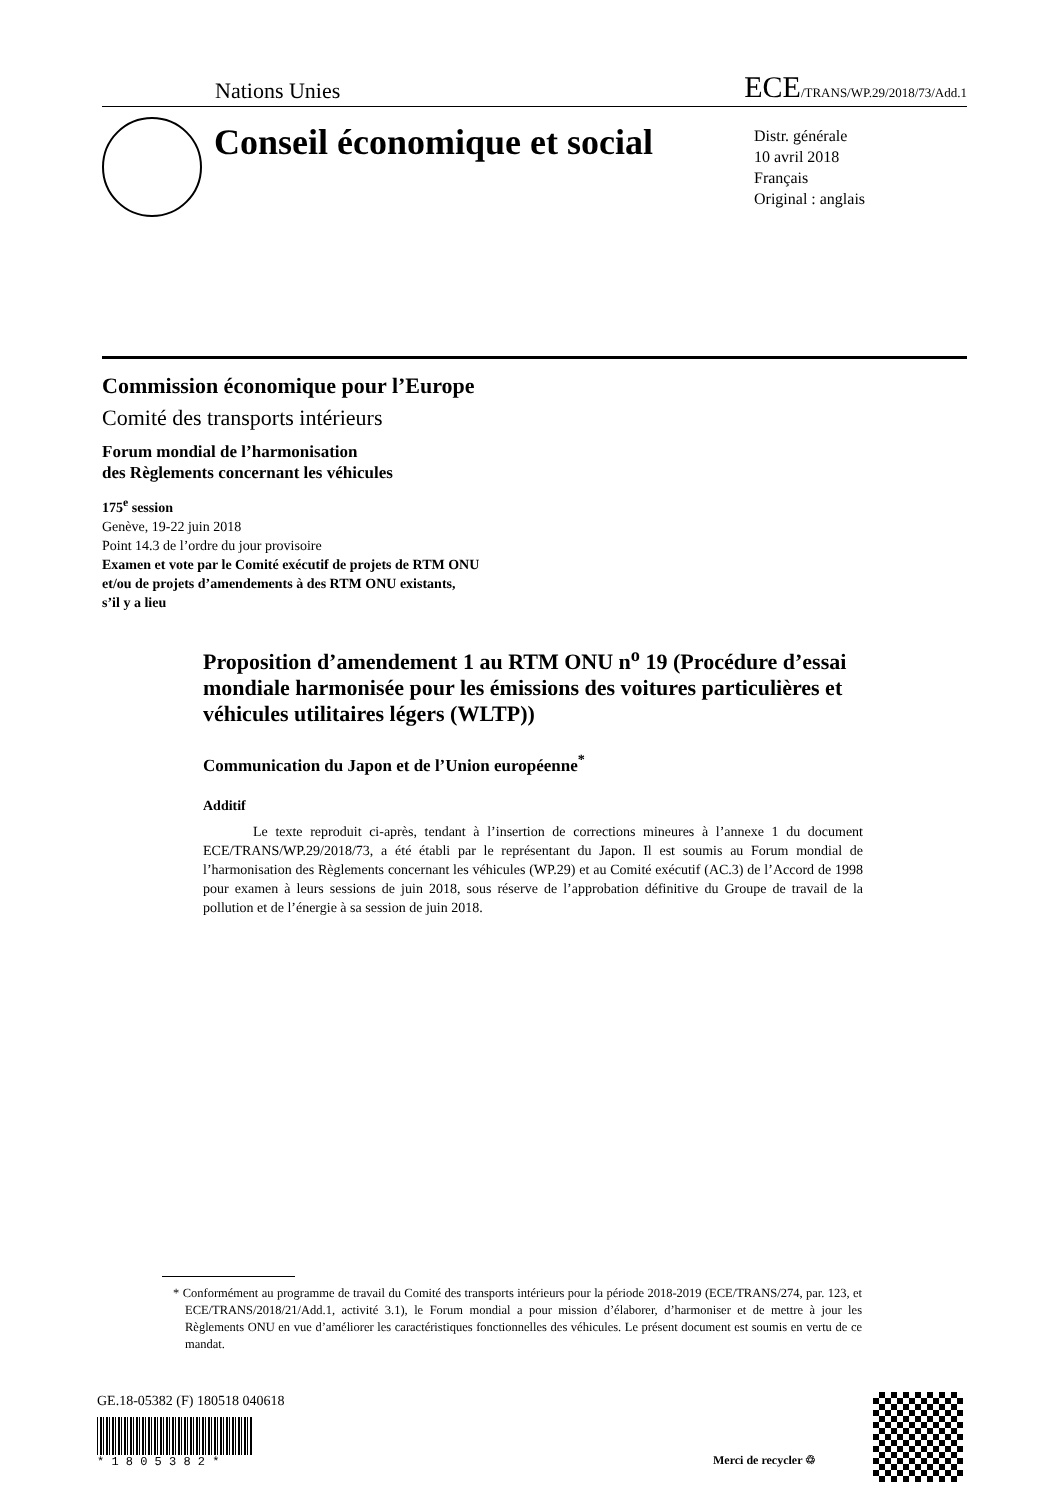Nations Unies ECE/TRANS/WP.29/2018/73/Add.1
Conseil économique et social
Distr. générale
10 avril 2018
Français
Original : anglais
Commission économique pour l’Europe
Comité des transports intérieurs
Forum mondial de l’harmonisation
des Règlements concernant les véhicules
175<sup>e</sup> session
Genève, 19-22 juin 2018
Point 14.3 de l’ordre du jour provisoire
Examen et vote par le Comité exécutif de projets de RTM ONU
et/ou de projets d’amendements à des RTM ONU existants,
s’il y a lieu
Proposition d’amendement 1 au RTM ONU n<sup>o</sup> 19 (Procédure d’essai mondiale harmonisée pour les émissions des voitures particulières et véhicules utilitaires légers (WLTP))
Communication du Japon et de l’Union européenne<sup>*</sup>
Additif
Le texte reproduit ci-après, tendant à l’insertion de corrections mineures à l’annexe 1 du document ECE/TRANS/WP.29/2018/73, a été établi par le représentant du Japon. Il est soumis au Forum mondial de l’harmonisation des Règlements concernant les véhicules (WP.29) et au Comité exécutif (AC.3) de l’Accord de 1998 pour examen à leurs sessions de juin 2018, sous réserve de l’approbation définitive du Groupe de travail de la pollution et de l’énergie à sa session de juin 2018.
* Conformément au programme de travail du Comité des transports intérieurs pour la période 2018-2019 (ECE/TRANS/274, par. 123, et ECE/TRANS/2018/21/Add.1, activité 3.1), le Forum mondial a pour mission d’élaborer, d’harmoniser et de mettre à jour les Règlements ONU en vue d’améliorer les caractéristiques fonctionnelles des véhicules. Le présent document est soumis en vertu de ce mandat.
GE.18-05382 (F) 180518 040618
* 1 8 0 5 3 8 2 *
Merci de recycler ♲